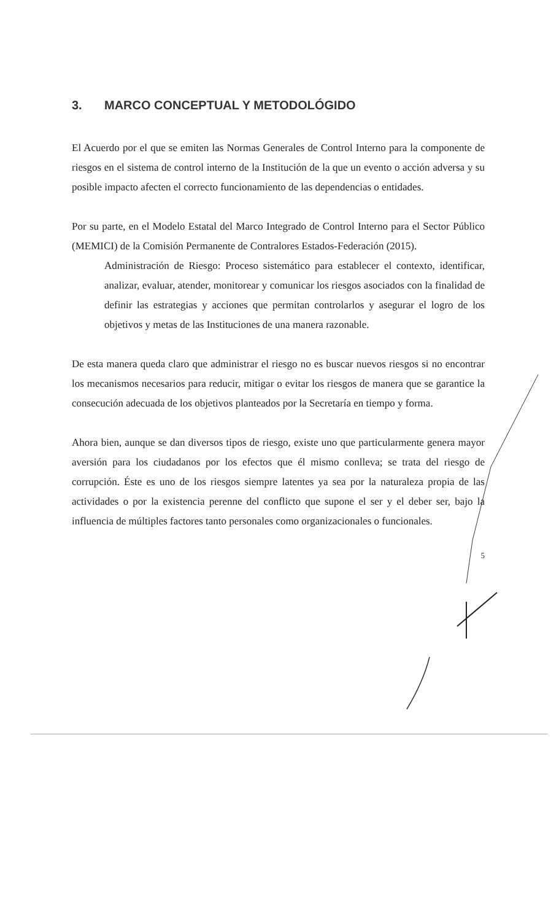3. MARCO CONCEPTUAL Y METODOLÓGIDO
El Acuerdo por el que se emiten las Normas Generales de Control Interno para la componente de riesgos en el sistema de control interno de la Institución de la que un evento o acción adversa y su posible impacto afecten el correcto funcionamiento de las dependencias o entidades.
Por su parte, en el Modelo Estatal del Marco Integrado de Control Interno para el Sector Público (MEMICI) de la Comisión Permanente de Contralores Estados-Federación (2015).
Administración de Riesgo: Proceso sistemático para establecer el contexto, identificar, analizar, evaluar, atender, monitorear y comunicar los riesgos asociados con la finalidad de definir las estrategias y acciones que permitan controlarlos y asegurar el logro de los objetivos y metas de las Instituciones de una manera razonable.
De esta manera queda claro que administrar el riesgo no es buscar nuevos riesgos si no encontrar los mecanismos necesarios para reducir, mitigar o evitar los riesgos de manera que se garantice la consecución adecuada de los objetivos planteados por la Secretaría en tiempo y forma.
Ahora bien, aunque se dan diversos tipos de riesgo, existe uno que particularmente genera mayor aversión para los ciudadanos por los efectos que él mismo conlleva; se trata del riesgo de corrupción. Éste es uno de los riesgos siempre latentes ya sea por la naturaleza propia de las actividades o por la existencia perenne del conflicto que supone el ser y el deber ser, bajo la influencia de múltiples factores tanto personales como organizacionales o funcionales.
5